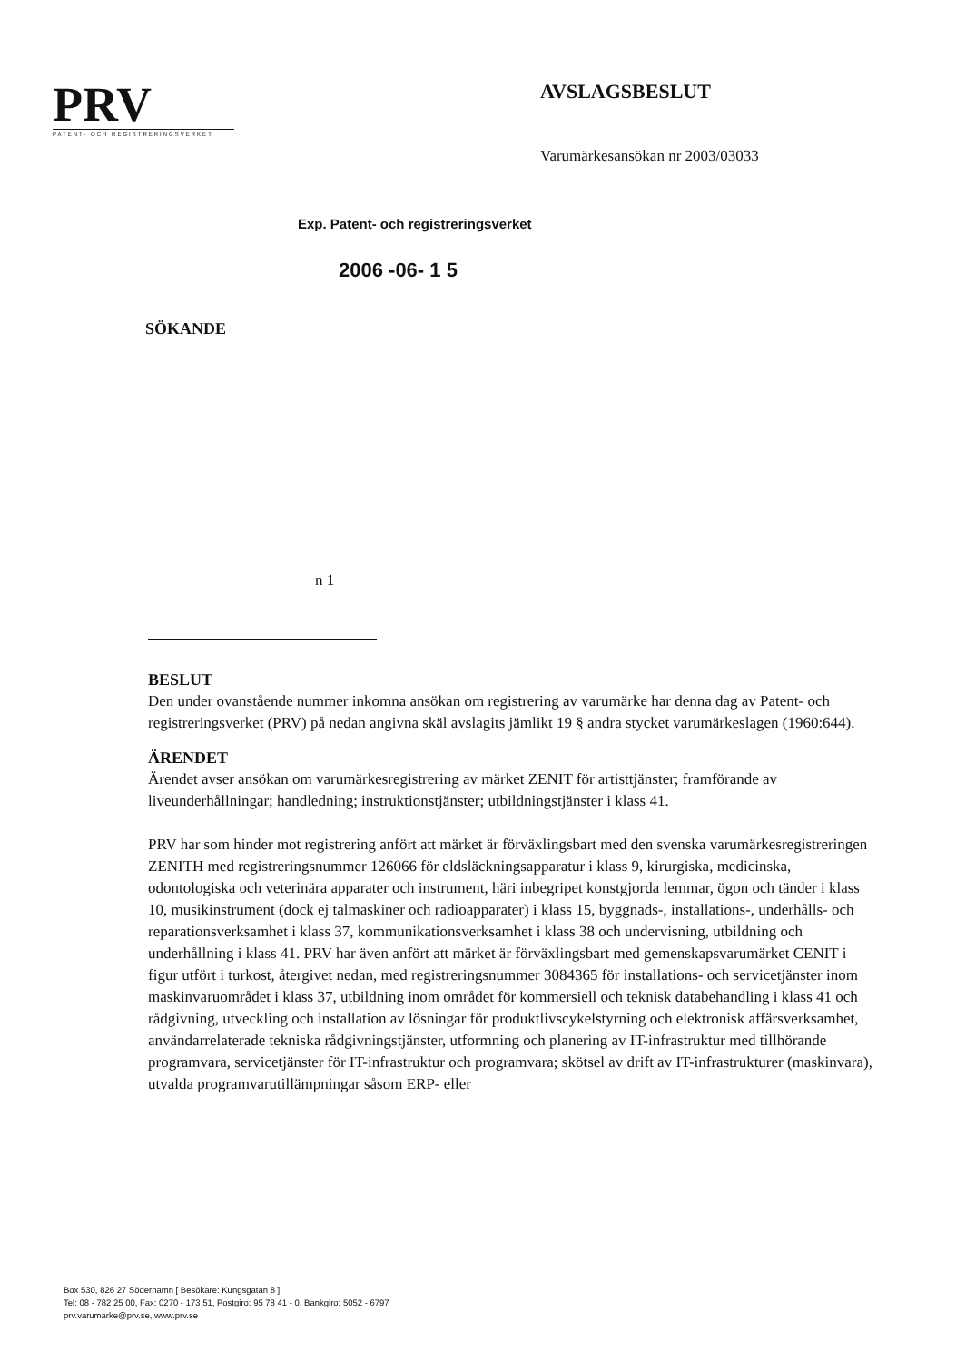PRV
PATENT- OCH REGISTRERINGSVERKET
AVSLAGSBESLUT
Varumärkesansökan nr 2003/03033
Exp. Patent- och registreringsverket
2006 -06- 1 5
SÖKANDE
n 1
BESLUT
Den under ovanstående nummer inkomna ansökan om registrering av varumärke har denna dag av Patent- och registreringsverket (PRV) på nedan angivna skäl avslagits jämlikt 19 § andra stycket varumärkeslagen (1960:644).
ÄRENDET
Ärendet avser ansökan om varumärkesregistrering av märket ZENIT för artisttjänster; framförande av liveunderhållningar; handledning; instruktionstjänster; utbildningstjänster i klass 41.
PRV har som hinder mot registrering anfört att märket är förväxlingsbart med den svenska varumärkesregistreringen ZENITH med registreringsnummer 126066 för eldsläckningsapparatur i klass 9, kirurgiska, medicinska, odontologiska och veterinära apparater och instrument, häri inbegripet konstgjorda lemmar, ögon och tänder i klass 10, musikinstrument (dock ej talmaskiner och radioapparater) i klass 15, byggnads-, installations-, underhålls- och reparationsverksamhet i klass 37, kommunikationsverksamhet i klass 38 och undervisning, utbildning och underhållning i klass 41. PRV har även anfört att märket är förväxlingsbart med gemenskapsvarumärket CENIT i figur utfört i turkost, återgivet nedan, med registreringsnummer 3084365 för installations- och servicetjänster inom maskinvaruområdet i klass 37, utbildning inom området för kommersiell och teknisk databehandling i klass 41 och rådgivning, utveckling och installation av lösningar för produktlivscykelstyrning och elektronisk affärsverksamhet, användarrelaterade tekniska rådgivningstjänster, utformning och planering av IT-infrastruktur med tillhörande programvara, servicetjänster för IT-infrastruktur och programvara; skötsel av drift av IT-infrastrukturer (maskinvara), utvalda programvarutillämpningar såsom ERP- eller
Box 530, 826 27 Söderhamn [ Besökare: Kungsgatan 8 ]
Tel: 08 - 782 25 00, Fax: 0270 - 173 51, Postgiro: 95 78 41 - 0, Bankgiro: 5052 - 6797
prv.varumarke@prv.se, www.prv.se